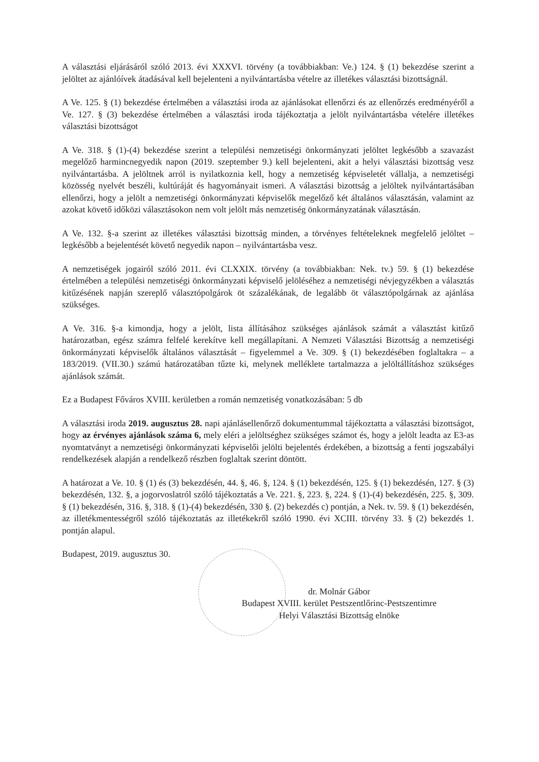A választási eljárásáról szóló 2013. évi XXXVI. törvény (a továbbiakban: Ve.) 124. § (1) bekezdése szerint a jelöltet az ajánlóívek átadásával kell bejelenteni a nyilvántartásba vételre az illetékes választási bizottságnál.
A Ve. 125. § (1) bekezdése értelmében a választási iroda az ajánlásokat ellenőrzi és az ellenőrzés eredményéről a Ve. 127. § (3) bekezdése értelmében a választási iroda tájékoztatja a jelölt nyilvántartásba vételére illetékes választási bizottságot
A Ve. 318. § (1)-(4) bekezdése szerint a települési nemzetiségi önkormányzati jelöltet legkésőbb a szavazást megelőző harmincnegyedik napon (2019. szeptember 9.) kell bejelenteni, akit a helyi választási bizottság vesz nyilvántartásba. A jelöltnek arról is nyilatkoznia kell, hogy a nemzetiség képviseletét vállalja, a nemzetiségi közösség nyelvét beszéli, kultúráját és hagyományait ismeri. A választási bizottság a jelöltek nyilvántartásában ellenőrzi, hogy a jelölt a nemzetiségi önkormányzati képviselők megelőző két általános választásán, valamint az azokat követő időközi választásokon nem volt jelölt más nemzetiség önkormányzatának választásán.
A Ve. 132. §-a szerint az illetékes választási bizottság minden, a törvényes feltételeknek megfelelő jelöltet – legkésőbb a bejelentését követő negyedik napon – nyilvántartásba vesz.
A nemzetiségek jogairól szóló 2011. évi CLXXIX. törvény (a továbbiakban: Nek. tv.) 59. § (1) bekezdése értelmében a települési nemzetiségi önkormányzati képviselő jelöléséhez a nemzetiségi névjegyzékben a választás kitűzésének napján szereplő választópolgárok öt százalékának, de legalább öt választópolgárnak az ajánlása szükséges.
A Ve. 316. §-a kimondja, hogy a jelölt, lista állításához szükséges ajánlások számát a választást kitűző határozatban, egész számra felfelé kerekítve kell megállapítani. A Nemzeti Választási Bizottság a nemzetiségi önkormányzati képviselők általános választását – figyelemmel a Ve. 309. § (1) bekezdésében foglaltakra – a 183/2019. (VII.30.) számú határozatában tűzte ki, melynek melléklete tartalmazza a jelöltállításhoz szükséges ajánlások számát.
Ez a Budapest Főváros XVIII. kerületben a román nemzetiség vonatkozásában: 5 db
A választási iroda 2019. augusztus 28. napi ajánlásellenőrző dokumentummal tájékoztatta a választási bizottságot, hogy az érvényes ajánlások száma 6, mely eléri a jelöltséghez szükséges számot és, hogy a jelölt leadta az E3-as nyomtatványt a nemzetiségi önkormányzati képviselői jelölti bejelentés érdekében, a bizottság a fenti jogszabályi rendelkezések alapján a rendelkező részben foglaltak szerint döntött.
A határozat a Ve. 10. § (1) és (3) bekezdésén, 44. §, 46. §, 124. § (1) bekezdésén, 125. § (1) bekezdésén, 127. § (3) bekezdésén, 132. §, a jogorvoslatról szóló tájékoztatás a Ve. 221. §, 223. §, 224. § (1)-(4) bekezdésén, 225. §, 309. § (1) bekezdésén, 316. §, 318. § (1)-(4) bekezdésén, 330 §. (2) bekezdés c) pontján, a Nek. tv. 59. § (1) bekezdésén, az illetékmentességről szóló tájékoztatás az illetékekről szóló 1990. évi XCIII. törvény 33. § (2) bekezdés 1. pontján alapul.
Budapest, 2019. augusztus 30.
dr. Molnár Gábor
Budapest XVIII. kerület Pestszentlőrinc-Pestszentimre
Helyi Választási Bizottság elnöke